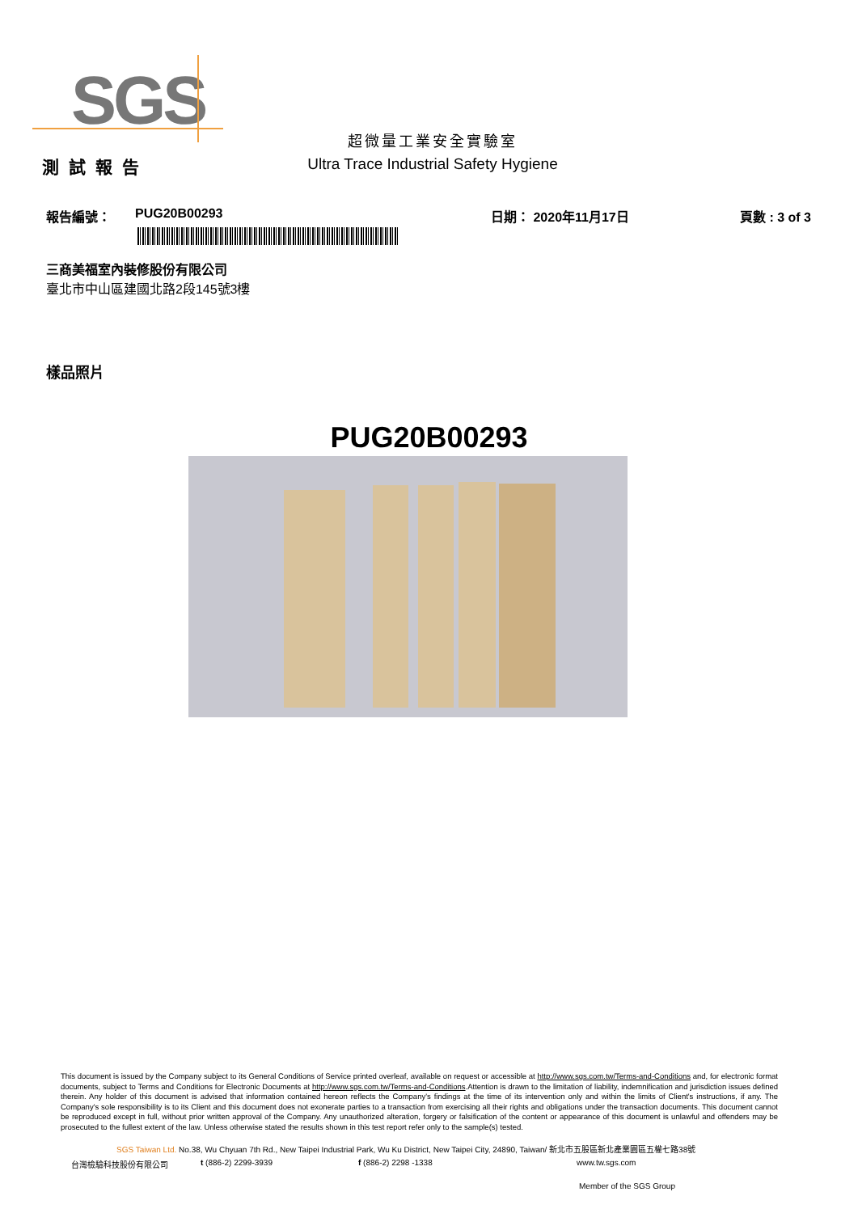SGS
超微量工業安全實驗室
Ultra Trace Industrial Safety Hygiene
測試報告
報告編號： PUG20B00293 日期： 2020年11月17日 頁數 : 3 of 3
三商美福室內裝修股份有限公司
臺北市中山區建國北路2段145號3樓
樣品照片
PUG20B00293
This document is issued by the Company subject to its General Conditions of Service printed overleaf, available on request or accessible at http://www.sgs.com.tw/Terms-and-Conditions and, for electronic format documents, subject to Terms and Conditions for Electronic Documents at http://www.sgs.com.tw/Terms-and-Conditions.Attention is drawn to the limitation of liability, indemnification and jurisdiction issues defined therein. Any holder of this document is advised that information contained hereon reflects the Company's findings at the time of its intervention only and within the limits of Client's instructions, if any. The Company's sole responsibility is to its Client and this document does not exonerate parties to a transaction from exercising all their rights and obligations under the transaction documents. This document cannot be reproduced except in full, without prior written approval of the Company. Any unauthorized alteration, forgery or falsification of the content or appearance of this document is unlawful and offenders may be prosecuted to the fullest extent of the law. Unless otherwise stated the results shown in this test report refer only to the sample(s) tested.
SGS Taiwan Ltd. No.38, Wu Chyuan 7th Rd., New Taipei Industrial Park, Wu Ku District, New Taipei City, 24890, Taiwan/ 新北市五股區新北產業園區五權七路38號
台灣檢驗科技股份有限公司 t (886-2) 2299-3939 f (886-2) 2298 -1338 www.tw.sgs.com
Member of the SGS Group